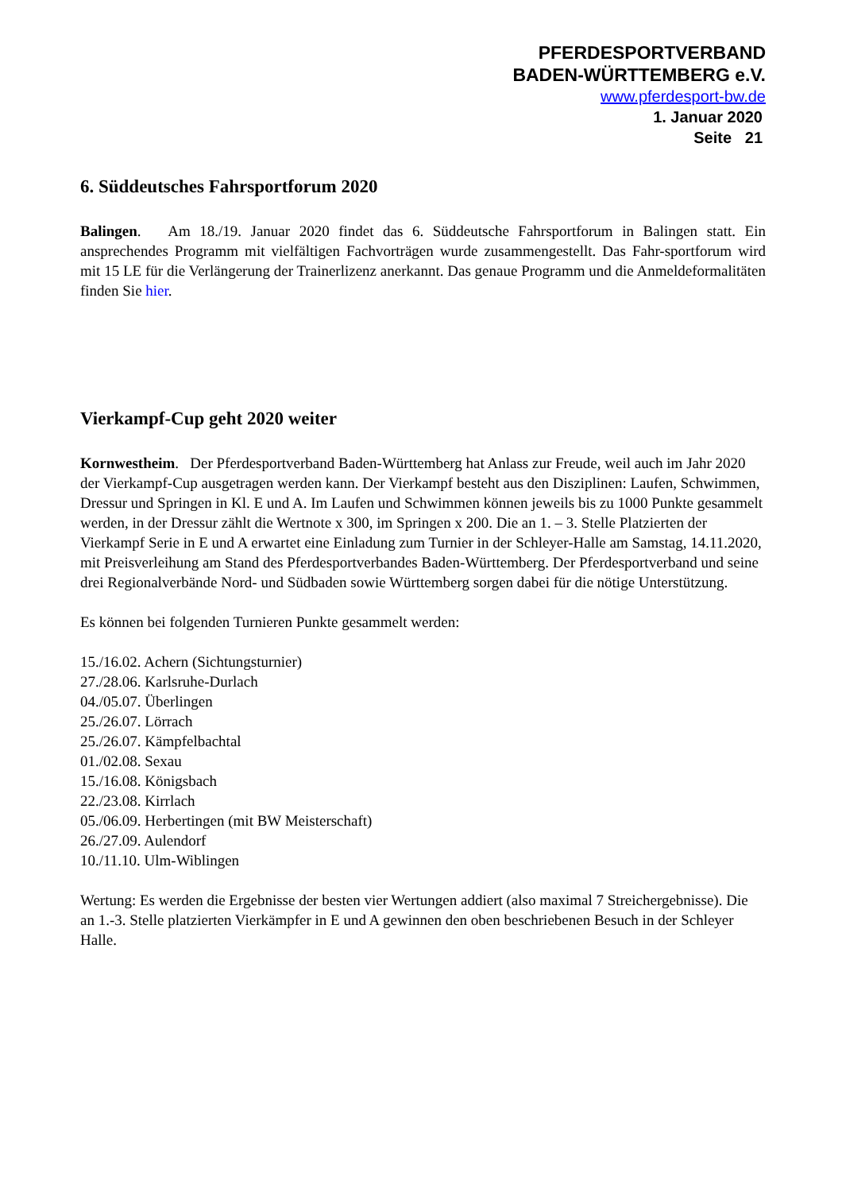PFERDESPORTVERBAND
BADEN-WÜRTTEMBERG e.V.
www.pferdesport-bw.de
1. Januar 2020
Seite 21
6. Süddeutsches Fahrsportforum 2020
Balingen. Am 18./19. Januar 2020 findet das 6. Süddeutsche Fahrsportforum in Balingen statt. Ein ansprechendes Programm mit vielfältigen Fachvorträgen wurde zusammengestellt. Das Fahr-sportforum wird mit 15 LE für die Verlängerung der Trainerlizenz anerkannt. Das genaue Programm und die Anmeldeformalitäten finden Sie hier.
Vierkampf-Cup geht 2020 weiter
Kornwestheim. Der Pferdesportverband Baden-Württemberg hat Anlass zur Freude, weil auch im Jahr 2020 der Vierkampf-Cup ausgetragen werden kann. Der Vierkampf besteht aus den Disziplinen: Laufen, Schwimmen, Dressur und Springen in Kl. E und A. Im Laufen und Schwimmen können jeweils bis zu 1000 Punkte gesammelt werden, in der Dressur zählt die Wertnote x 300, im Springen x 200. Die an 1. – 3. Stelle Platzierten der Vierkampf Serie in E und A erwartet eine Einladung zum Turnier in der Schleyer-Halle am Samstag, 14.11.2020, mit Preisverleihung am Stand des Pferdesportverbandes Baden-Württemberg. Der Pferdesportverband und seine drei Regionalverbände Nord- und Südbaden sowie Württemberg sorgen dabei für die nötige Unterstützung.
Es können bei folgenden Turnieren Punkte gesammelt werden:
15./16.02. Achern (Sichtungsturnier)
27./28.06. Karlsruhe-Durlach
04./05.07. Überlingen
25./26.07. Lörrach
25./26.07. Kämpfelbachtal
01./02.08. Sexau
15./16.08. Königsbach
22./23.08. Kirrlach
05./06.09. Herbertingen (mit BW Meisterschaft)
26./27.09. Aulendorf
10./11.10. Ulm-Wiblingen
Wertung: Es werden die Ergebnisse der besten vier Wertungen addiert (also maximal 7 Streichergebnisse). Die an 1.-3. Stelle platzierten Vierkämpfer in E und A gewinnen den oben beschriebenen Besuch in der Schleyer Halle.